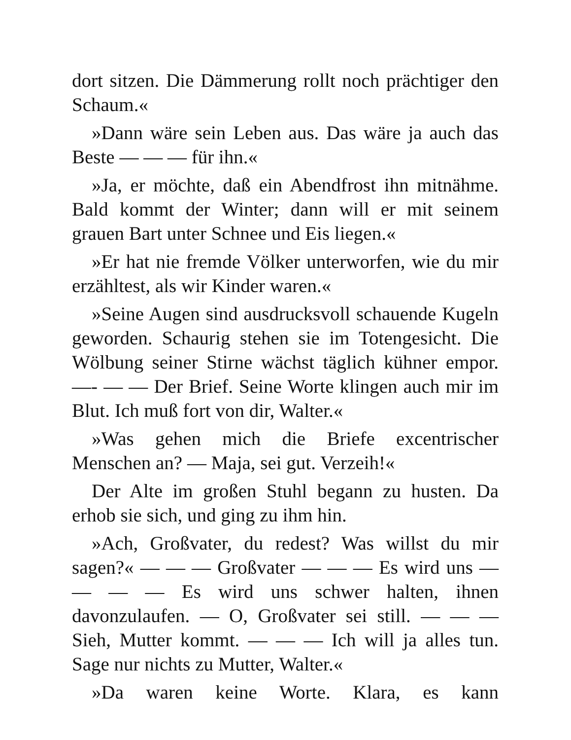dort sitzen. Die Dämmerung rollt noch prächtiger den Schaum.«
»Dann wäre sein Leben aus. Das wäre ja auch das Beste — — — für ihn.«
»Ja, er möchte, daß ein Abendfrost ihn mitnähme. Bald kommt der Winter; dann will er mit seinem grauen Bart unter Schnee und Eis liegen.«
»Er hat nie fremde Völker unterworfen, wie du mir erzähltest, als wir Kinder waren.«
»Seine Augen sind ausdrucksvoll schauende Kugeln geworden. Schaurig stehen sie im Totengesicht. Die Wölbung seiner Stirne wächst täglich kühner empor. —- — — Der Brief. Seine Worte klingen auch mir im Blut. Ich muß fort von dir, Walter.«
»Was gehen mich die Briefe excentrischer Menschen an? — Maja, sei gut. Verzeih!«
Der Alte im großen Stuhl begann zu husten. Da erhob sie sich, und ging zu ihm hin.
»Ach, Großvater, du redest? Was willst du mir sagen?« — — — Großvater — — — Es wird uns — — — — Es wird uns schwer halten, ihnen davonzulaufen. — O, Großvater sei still. — — — Sieh, Mutter kommt. — — — Ich will ja alles tun. Sage nur nichts zu Mutter, Walter.«
»Da waren keine Worte. Klara, es kann